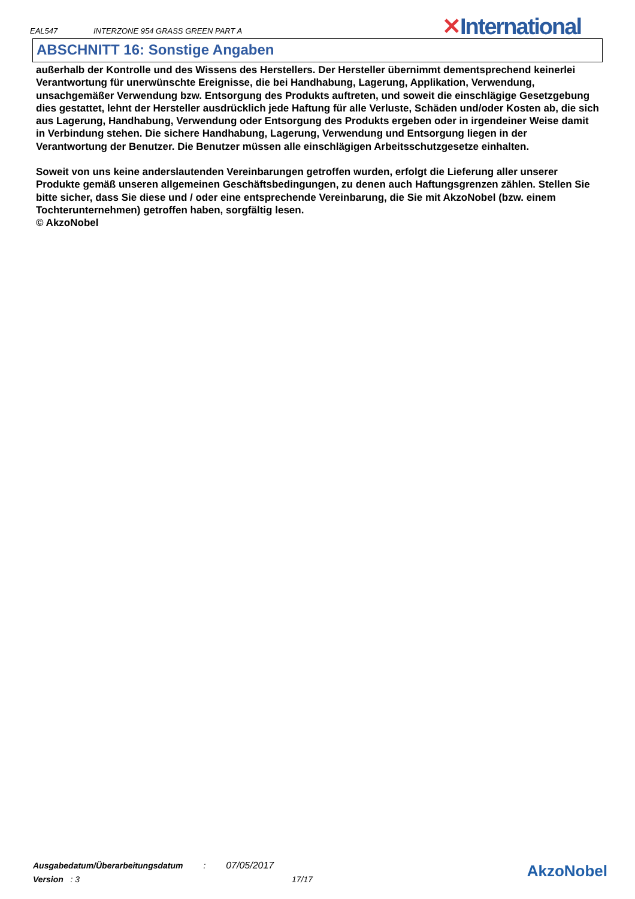EAL547 INTERZONE 954 GRASS GREEN PART A
✕International
ABSCHNITT 16: Sonstige Angaben
außerhalb der Kontrolle und des Wissens des Herstellers. Der Hersteller übernimmt dementsprechend keinerlei Verantwortung für unerwünschte Ereignisse, die bei Handhabung, Lagerung, Applikation, Verwendung, unsachgemäßer Verwendung bzw. Entsorgung des Produkts auftreten, und soweit die einschlägige Gesetzgebung dies gestattet, lehnt der Hersteller ausdrücklich jede Haftung für alle Verluste, Schäden und/oder Kosten ab, die sich aus Lagerung, Handhabung, Verwendung oder Entsorgung des Produkts ergeben oder in irgendeiner Weise damit in Verbindung stehen. Die sichere Handhabung, Lagerung, Verwendung und Entsorgung liegen in der Verantwortung der Benutzer. Die Benutzer müssen alle einschlägigen Arbeitsschutzgesetze einhalten.
Soweit von uns keine anderslautenden Vereinbarungen getroffen wurden, erfolgt die Lieferung aller unserer Produkte gemäß unseren allgemeinen Geschäftsbedingungen, zu denen auch Haftungsgrenzen zählen. Stellen Sie bitte sicher, dass Sie diese und / oder eine entsprechende Vereinbarung, die Sie mit AkzoNobel (bzw. einem Tochterunternehmen) getroffen haben, sorgfältig lesen.
© AkzoNobel
Ausgabedatum/Überarbeitungsdatum : 07/05/2017
Version : 3 17/17
AkzoNobel